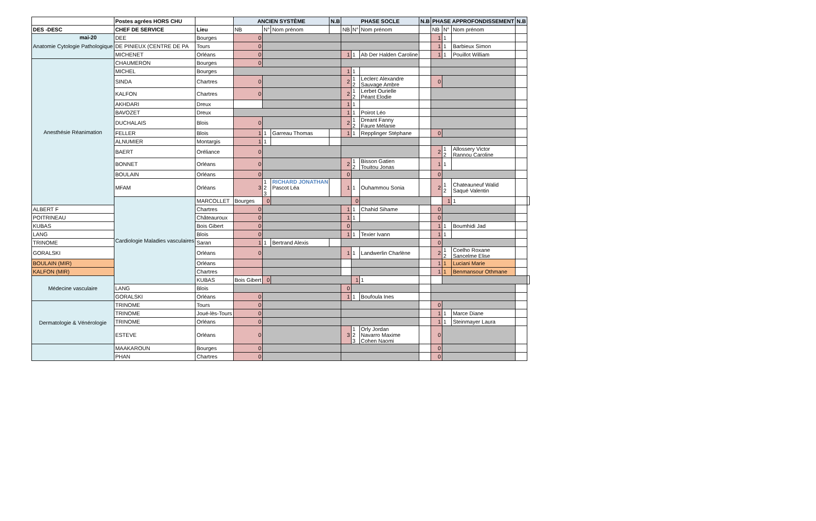mai-20
| | Postes agrées HORS CHU | | ANCIEN SYSTÈME | | | N.B | PHASE SOCLE | | | N.B | PHASE APPROFONDISSEMENT | | | N.B | |
| DES -DESC | CHEF DE SERVICE | Lieu | NB | N° | Nom prénom | | NB | N° | Nom prénom | | NB | N° | Nom prénom | | |
| Anatomie Cytologie Pathologique | DEE | Bourges | 0 | | | | | | | | 1 | 1 | | | |
| | DE PINIEUX (CENTRE DE PA | Tours | 0 | | | | | | | | 1 | 1 | Barbieux Simon | | |
| | MICHENET | Orléans | 0 | | | | 1 | 1 | Ab Der Halden Caroline | | 1 | 1 | Pouillot William | | |
| Anesthésie Réanimation | CHAUMERON | Bourges | 0 | | | | | | | | | | | | |
| | MICHEL | Bourges | | | | | 1 | 1 | | | | | | | |
| | SINDA | Chartres | 0 | | | | 2 | 1 2 | Leclerc Alexandre Sauvage Ambre | | 0 | | | | |
| | KALFON | Chartres | 0 | | | | 2 | 1 2 | Lerbet Ourielle Péant Elodie | | | | | | |
| | AKHDARI | Dreux | | | | | 1 | 1 | | | | | | | |
| | BAVOZET | Dreux | | | | | 1 | 1 | Poirot Léo | | | | | | |
| | DUCHALAIS | Blois | 0 | | | | 2 | 1 2 | Dreant Fanny Faure Mélanie | | | | | | |
| | FELLER | Blois | 1 | 1 | Garreau Thomas | | 1 | 1 | Repplinger Stéphane | | 0 | | | | |
| | ALNUMIER | Montargis | 1 | 1 | | | | | | | | | | | |
| | BAERT | Oréliance | 0 | | | | | | | | 2 | 1 2 | Allossery Victor Rannou Caroline | | |
| | BONNET | Orléans | 0 | | | | 2 | 1 2 | Bisson Gatien Touitou Jonas | | 1 | 1 | | | |
| | BOULAIN | Orléans | 0 | | | | 0 | | | | 0 | | | | |
| | MFAM | Orléans | 3 | 1 2 3 | RICHARD JONATHAN Pascot Léa | | 1 | 1 | Ouhammou Sonia | | 2 | 1 2 | Chateauneuf Walid Saqué Valentin | | |
| | Cardiologie Maladies vasculaires | MARCOLLET | Bourges | 0 | | | | 0 | | | | 1 | 1 | | |
| ALBERT F | | Chartres | 0 | | | | 1 | 1 | Chahid Sihame | | 0 | | | | |
| POITRINEAU | | Châteauroux | 0 | | | | 1 | 1 | | | 0 | | | | |
| KUBAS | | Bois Gibert | 0 | | | | 0 | | | | 1 | 1 | Boumhidi Jad | | |
| LANG | | Blois | 0 | | | | 1 | 1 | Texier Ivann | | 1 | 1 | | | |
| TRINOME | | Saran | 1 | 1 | Bertrand Alexis | | | | | | 0 | | | | |
| GORALSKI | | Orléans | 0 | | | | 1 | 1 | Landwerlin Charlène | | 2 | 1 2 | Coelho Roxane Sancelme Elise | | |
| BOULAIN (MIR) | | Orléans | | | | | | | | | 1 | 1 | Luciani Marie | | |
| KALFON (MIR) | | Chartres | | | | | | | | | 1 | 1 | Benmansour Othmane | | |
| Médecine vasculaire | | KUBAS | Bois Gibert | 0 | | | | 1 | 1 | | | | | | |
| | LANG | Blois | | | | | 0 | | | | | | | | |
| | GORALSKI | Orléans | 0 | | | | 1 | 1 | Boufoula Ines | | | | | | |
| Dermatologie & Vénérologie | TRINOME | Tours | 0 | | | | | | | | 0 | | | | |
| | TRINOME | Joué-lès-Tours | 0 | | | | | | | | 1 | 1 | Marce Diane | | |
| | TRINOME | Orléans | 0 | | | | | | | | 1 | 1 | Steinmayer Laura | | |
| | ESTEVE | Orléans | 0 | | | | 3 | 1 2 3 | Orly Jordan Navarro Maxime Cohen Naomi | | 0 | | | | |
| | MAAKAROUN | Bourges | 0 | | | | | | | | 0 | | | | |
| | PHAN | Chartres | 0 | | | | | | | | 0 | | | | |